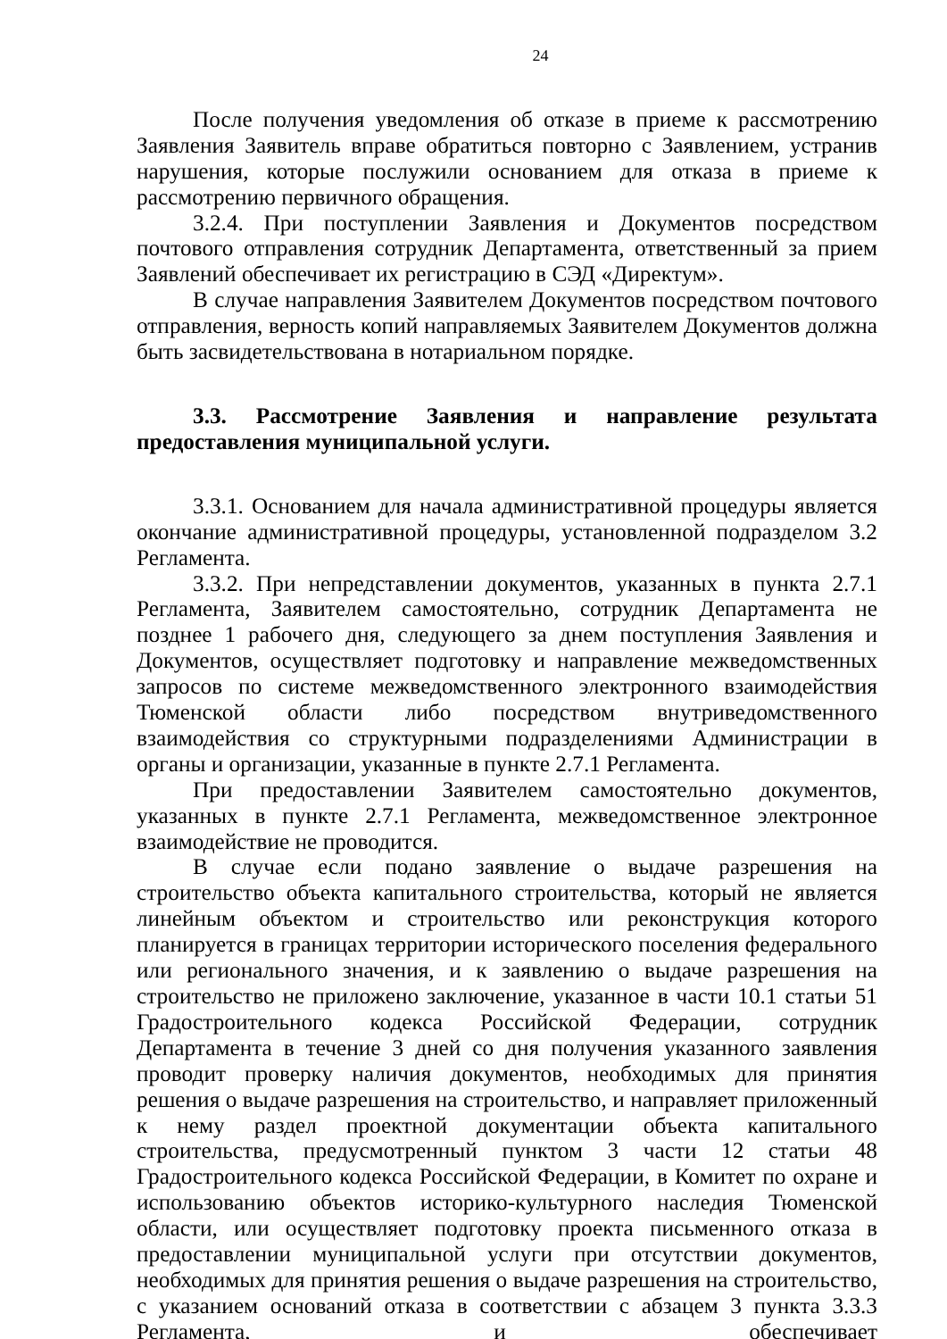24
После получения уведомления об отказе в приеме к рассмотрению Заявления Заявитель вправе обратиться повторно с Заявлением, устранив нарушения, которые послужили основанием для отказа в приеме к рассмотрению первичного обращения.
3.2.4. При поступлении Заявления и Документов посредством почтового отправления сотрудник Департамента, ответственный за прием Заявлений обеспечивает их регистрацию в СЭД «Директум».
В случае направления Заявителем Документов посредством почтового отправления, верность копий направляемых Заявителем Документов должна быть засвидетельствована в нотариальном порядке.
3.3. Рассмотрение Заявления и направление результата предоставления муниципальной услуги.
3.3.1. Основанием для начала административной процедуры является окончание административной процедуры, установленной подразделом 3.2 Регламента.
3.3.2. При непредставлении документов, указанных в пункта 2.7.1 Регламента, Заявителем самостоятельно, сотрудник Департамента не позднее 1 рабочего дня, следующего за днем поступления Заявления и Документов, осуществляет подготовку и направление межведомственных запросов по системе межведомственного электронного взаимодействия Тюменской области либо посредством внутриведомственного взаимодействия со структурными подразделениями Администрации в органы и организации, указанные в пункте 2.7.1 Регламента.
При предоставлении Заявителем самостоятельно документов, указанных в пункте 2.7.1 Регламента, межведомственное электронное взаимодействие не проводится.
В случае если подано заявление о выдаче разрешения на строительство объекта капитального строительства, который не является линейным объектом и строительство или реконструкция которого планируется в границах территории исторического поселения федерального или регионального значения, и к заявлению о выдаче разрешения на строительство не приложено заключение, указанное в части 10.1 статьи 51 Градостроительного кодекса Российской Федерации, сотрудник Департамента в течение 3 дней со дня получения указанного заявления проводит проверку наличия документов, необходимых для принятия решения о выдаче разрешения на строительство, и направляет приложенный к нему раздел проектной документации объекта капитального строительства, предусмотренный пунктом 3 части 12 статьи 48 Градостроительного кодекса Российской Федерации, в Комитет по охране и использованию объектов историко-культурного наследия Тюменской области, или осуществляет подготовку проекта письменного отказа в предоставлении муниципальной услуги при отсутствии документов, необходимых для принятия решения о выдаче разрешения на строительство, с указанием оснований отказа в соответствии с абзацем 3 пункта 3.3.3 Регламента, и обеспечивает